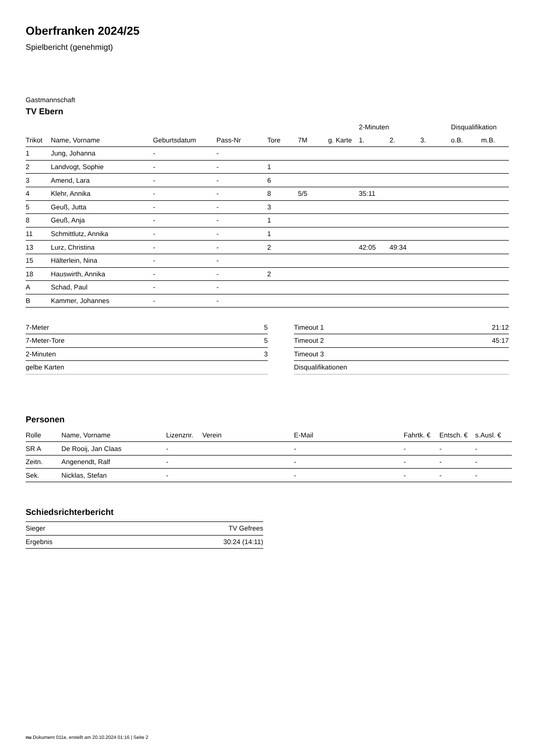Oberfranken 2024/25
Spielbericht (genehmigt)
Gastmannschaft
TV Ebern
| | | | | | | | 2-Minuten | | | Disqualifikation | |
| --- | --- | --- | --- | --- | --- | --- | --- | --- | --- | --- | --- |
| Trikot | Name, Vorname | Geburtsdatum | Pass-Nr | Tore | 7M | g. Karte | 1. | 2. | 3. | o.B. | m.B. |
| 1 | Jung, Johanna | - | - | | | | | | | | |
| 2 | Landvogt, Sophie | - | - | 1 | | | | | | | |
| 3 | Amend, Lara | - | - | 6 | | | | | | | |
| 4 | Klehr, Annika | - | - | 8 | 5/5 | | 35:11 | | | | |
| 5 | Geuß, Jutta | - | - | 3 | | | | | | | |
| 8 | Geuß, Anja | - | - | 1 | | | | | | | |
| 11 | Schmittlutz, Annika | - | - | 1 | | | | | | | |
| 13 | Lurz, Christina | - | - | 2 | | | 42:05 | 49:34 | | | |
| 15 | Hälterlein, Nina | - | - | | | | | | | | |
| 18 | Hauswirth, Annika | - | - | 2 | | | | | | | |
| A | Schad, Paul | - | - | | | | | | | | |
| B | Kammer, Johannes | - | - | | | | | | | | |
| 7-Meter | 5 |
| 7-Meter-Tore | 5 |
| 2-Minuten | 3 |
| gelbe Karten | |
| Timeout 1 | 21:12 |
| Timeout 2 | 45:17 |
| Timeout 3 | |
| Disqualifikationen | |
Personen
| Rolle | Name, Vorname | Lizenznr. | Verein | E-Mail | Fahrtk. € | Entsch. € | s.Ausl. € |
| --- | --- | --- | --- | --- | --- | --- | --- |
| SR A | De Rooij, Jan Claas | - | | - | - | - | - |
| Zeitn. | Angenendt, Ralf | - | | - | - | - | - |
| Sek. | Nicklas, Stefan | - | | - | - | - | - |
Schiedsrichterbericht
| Sieger | TV Gefrees |
| Ergebnis | 30:24 (14:11) |
nu.Dokument 011e, erstellt am 20.10.2024 01:16 | Seite 2